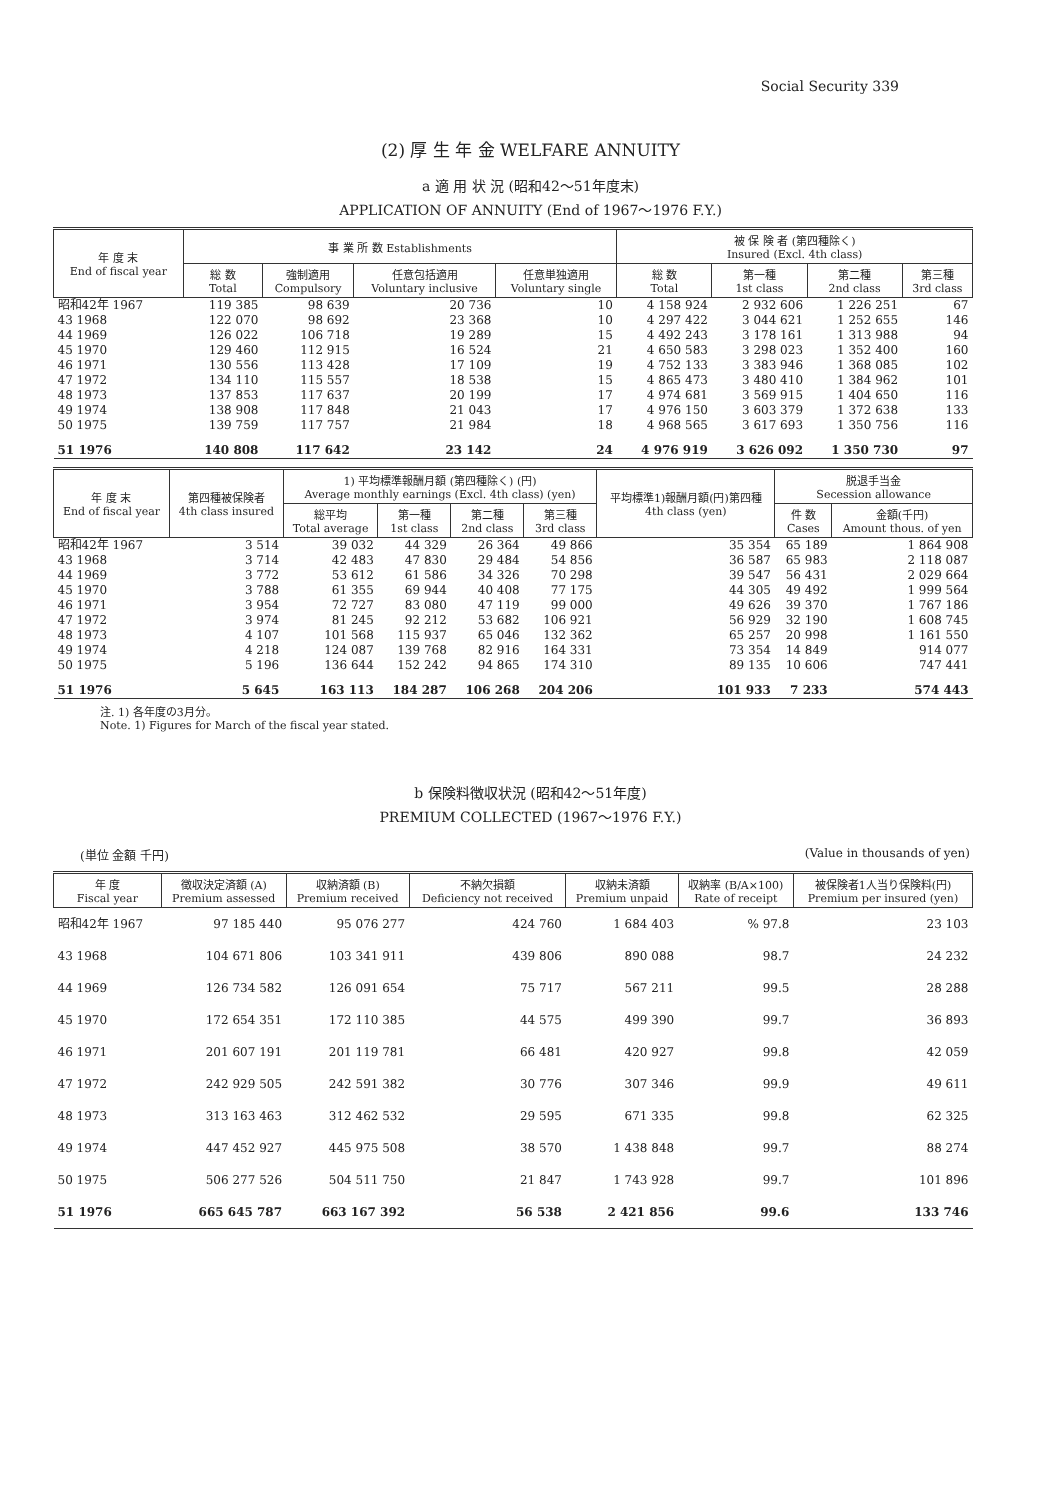Social Security 339
(2) 厚 生 年 金 WELFARE ANNUITY
a 適 用 状 況 (昭和42～51年度末)
APPLICATION OF ANNUITY (End of 1967～1976 F.Y.)
| 年 度 末 End of fiscal year | 事 業 所 数 Establishments | | | | 被 保 険 者 (第四種除く) Insured (Excl. 4th class) | | | |
| --- | --- | --- | --- | --- | --- | --- | --- | --- |
| | 総 数 Total | 強制適用 Compulsory | 任意包括適用 Voluntary inclusive | 任意単独適用 Voluntary single | 総 数 Total | 第一種 1st class | 第二種 2nd class | 第三種 3rd class |
| 昭和42年 1967 | 119 385 | 98 639 | 20 736 | 10 | 4 158 924 | 2 932 606 | 1 226 251 | 67 |
| 43 1968 | 122 070 | 98 692 | 23 368 | 10 | 4 297 422 | 3 044 621 | 1 252 655 | 146 |
| 44 1969 | 126 022 | 106 718 | 19 289 | 15 | 4 492 243 | 3 178 161 | 1 313 988 | 94 |
| 45 1970 | 129 460 | 112 915 | 16 524 | 21 | 4 650 583 | 3 298 023 | 1 352 400 | 160 |
| 46 1971 | 130 556 | 113 428 | 17 109 | 19 | 4 752 133 | 3 383 946 | 1 368 085 | 102 |
| 47 1972 | 134 110 | 115 557 | 18 538 | 15 | 4 865 473 | 3 480 410 | 1 384 962 | 101 |
| 48 1973 | 137 853 | 117 637 | 20 199 | 17 | 4 974 681 | 3 569 915 | 1 404 650 | 116 |
| 49 1974 | 138 908 | 117 848 | 21 043 | 17 | 4 976 150 | 3 603 379 | 1 372 638 | 133 |
| 50 1975 | 139 759 | 117 757 | 21 984 | 18 | 4 968 565 | 3 617 693 | 1 350 756 | 116 |
| 51 1976 | 140 808 | 117 642 | 23 142 | 24 | 4 976 919 | 3 626 092 | 1 350 730 | 97 |
| 年 度 末 End of fiscal year | 第四種被保険者 4th class insured | 1) 平均標準報酬月額 (第四種除く) (円) Average monthly earnings (Excl. 4th class) (yen) | | | | 平均標準1)報酬月額(円)第四種 4th class (yen) | 脱退手当金 Secession allowance | |
| --- | --- | --- | --- | --- | --- | --- | --- | --- |
| | | 総平均 Total average | 第一種 1st class | 第二種 2nd class | 第三種 3rd class | | 件 数 Cases | 金額(千円) Amount thous. of yen |
| 昭和42年 1967 | 3 514 | 39 032 | 44 329 | 26 364 | 49 866 | 35 354 | 65 189 | 1 864 908 |
| 43 1968 | 3 714 | 42 483 | 47 830 | 29 484 | 54 856 | 36 587 | 65 983 | 2 118 087 |
| 44 1969 | 3 772 | 53 612 | 61 586 | 34 326 | 70 298 | 39 547 | 56 431 | 2 029 664 |
| 45 1970 | 3 788 | 61 355 | 69 944 | 40 408 | 77 175 | 44 305 | 49 492 | 1 999 564 |
| 46 1971 | 3 954 | 72 727 | 83 080 | 47 119 | 99 000 | 49 626 | 39 370 | 1 767 186 |
| 47 1972 | 3 974 | 81 245 | 92 212 | 53 682 | 106 921 | 56 929 | 32 190 | 1 608 745 |
| 48 1973 | 4 107 | 101 568 | 115 937 | 65 046 | 132 362 | 65 257 | 20 998 | 1 161 550 |
| 49 1974 | 4 218 | 124 087 | 139 768 | 82 916 | 164 331 | 73 354 | 14 849 | 914 077 |
| 50 1975 | 5 196 | 136 644 | 152 242 | 94 865 | 174 310 | 89 135 | 10 606 | 747 441 |
| 51 1976 | 5 645 | 163 113 | 184 287 | 106 268 | 204 206 | 101 933 | 7 233 | 574 443 |
注. 1) 各年度の3月分。
Note. 1) Figures for March of the fiscal year stated.
b 保険料徴収状況 (昭和42～51年度)
PREMIUM COLLECTED (1967～1976 F.Y.)
(単位 金額 千円) (Value in thousands of yen)
| 年 度 Fiscal year | 徴収決定済額 (A) Premium assessed | 収納済額 (B) Premium received | 不納欠損額 Deficiency not received | 収納未済額 Premium unpaid | 収納率 (B/A×100) Rate of receipt | 被保険者1人当り保険料(円) Premium per insured (yen) |
| --- | --- | --- | --- | --- | --- | --- |
| 昭和42年 1967 | 97 185 440 | 95 076 277 | 424 760 | 1 684 403 | % 97.8 | 23 103 |
| 43 1968 | 104 671 806 | 103 341 911 | 439 806 | 890 088 | 98.7 | 24 232 |
| 44 1969 | 126 734 582 | 126 091 654 | 75 717 | 567 211 | 99.5 | 28 288 |
| 45 1970 | 172 654 351 | 172 110 385 | 44 575 | 499 390 | 99.7 | 36 893 |
| 46 1971 | 201 607 191 | 201 119 781 | 66 481 | 420 927 | 99.8 | 42 059 |
| 47 1972 | 242 929 505 | 242 591 382 | 30 776 | 307 346 | 99.9 | 49 611 |
| 48 1973 | 313 163 463 | 312 462 532 | 29 595 | 671 335 | 99.8 | 62 325 |
| 49 1974 | 447 452 927 | 445 975 508 | 38 570 | 1 438 848 | 99.7 | 88 274 |
| 50 1975 | 506 277 526 | 504 511 750 | 21 847 | 1 743 928 | 99.7 | 101 896 |
| 51 1976 | 665 645 787 | 663 167 392 | 56 538 | 2 421 856 | 99.6 | 133 746 |